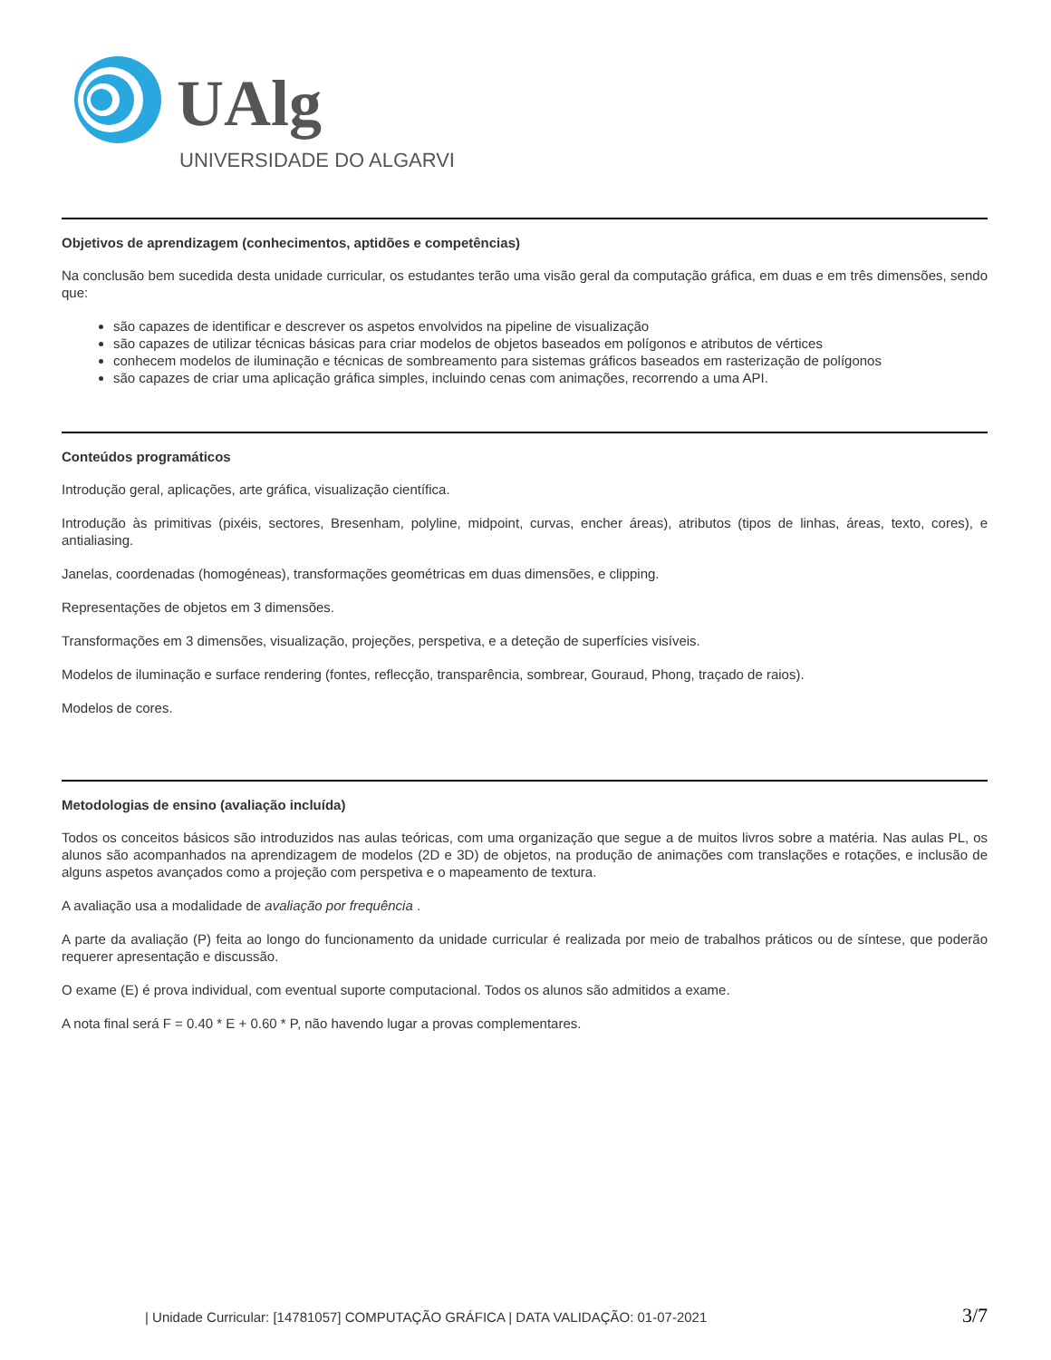UAlg
UNIVERSIDADE DO ALGARVE
Objetivos de aprendizagem (conhecimentos, aptidões e competências)
Na conclusão bem sucedida desta unidade curricular, os estudantes terão uma visão geral da computação gráfica, em duas e em três dimensões, sendo que:
são capazes de identificar e descrever os aspetos envolvidos na pipeline de visualização
são capazes de utilizar técnicas básicas para criar modelos de objetos baseados em polígonos e atributos de vértices
conhecem modelos de iluminação e técnicas de sombreamento para sistemas gráficos baseados em rasterização de polígonos
são capazes de criar uma aplicação gráfica simples, incluindo cenas com animações, recorrendo a uma API.
Conteúdos programáticos
Introdução geral, aplicações, arte gráfica, visualização científica.
Introdução às primitivas (pixéis, sectores, Bresenham, polyline, midpoint, curvas, encher áreas), atributos (tipos de linhas, áreas, texto, cores), e antialiasing.
Janelas, coordenadas (homogéneas), transformações geométricas em duas dimensões, e clipping.
Representações de objetos em 3 dimensões.
Transformações em 3 dimensões, visualização, projeções, perspetiva, e a deteção de superfícies visíveis.
Modelos de iluminação e surface rendering (fontes, reflecção, transparência, sombrear, Gouraud, Phong, traçado de raios).
Modelos de cores.
Metodologias de ensino (avaliação incluída)
Todos os conceitos básicos são introduzidos nas aulas teóricas, com uma organização que segue a de muitos livros sobre a matéria. Nas aulas PL, os alunos são acompanhados na aprendizagem de modelos (2D e 3D) de objetos, na produção de animações com translações e rotações, e inclusão de alguns aspetos avançados como a projeção com perspetiva e o mapeamento de textura.
A avaliação usa a modalidade de avaliação por frequência .
A parte da avaliação (P) feita ao longo do funcionamento da unidade curricular é realizada por meio de trabalhos práticos ou de síntese, que poderão requerer apresentação e discussão.
O exame (E) é prova individual, com eventual suporte computacional. Todos os alunos são admitidos a exame.
A nota final será F = 0.40 * E + 0.60 * P, não havendo lugar a provas complementares.
| Unidade Curricular: [14781057] COMPUTAÇÃO GRÁFICA | DATA VALIDAÇÃO: 01-07-2021 3/7